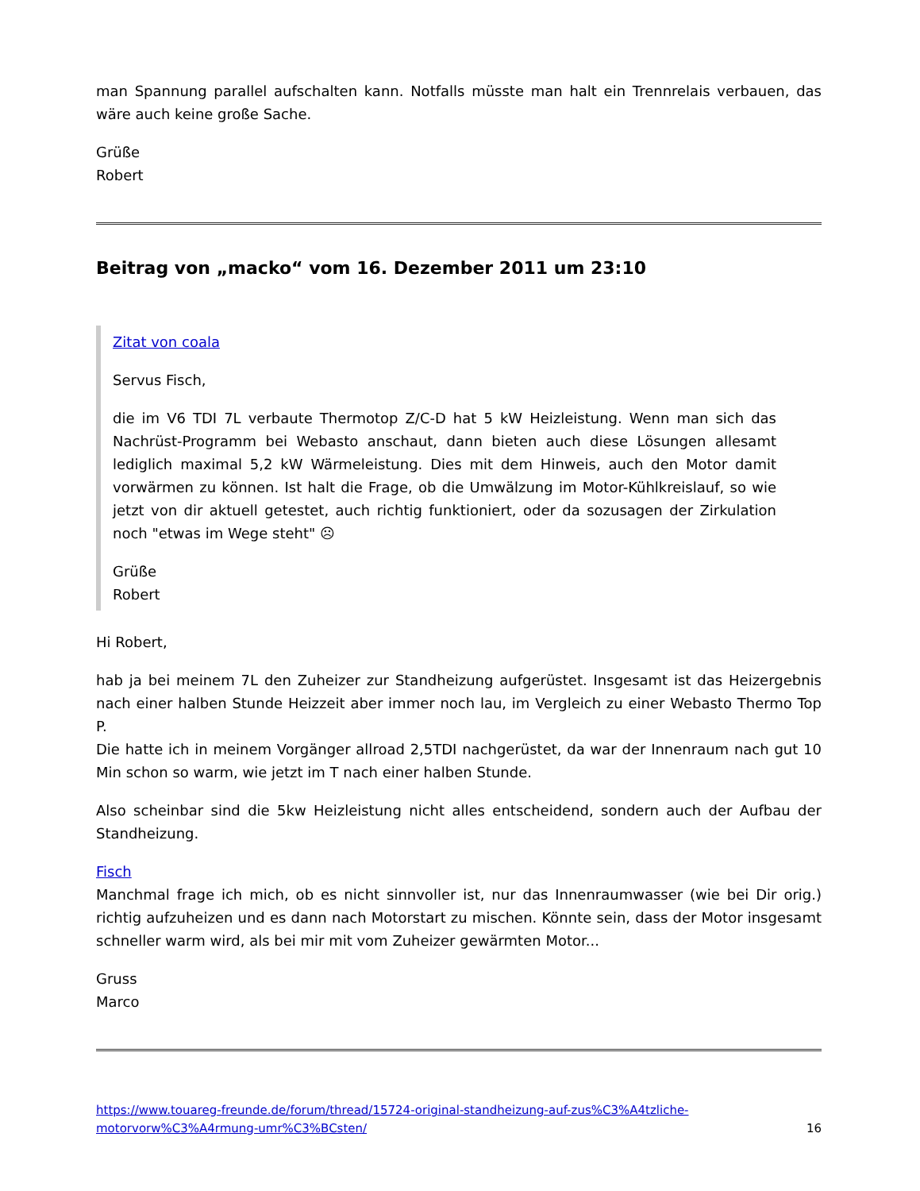man Spannung parallel aufschalten kann. Notfalls müsste man halt ein Trennrelais verbauen, das wäre auch keine große Sache.
Grüße
Robert
Beitrag von „macko“ vom 16. Dezember 2011 um 23:10
Zitat von coala
Servus Fisch,
die im V6 TDI 7L verbaute Thermotop Z/C-D hat 5 kW Heizleistung. Wenn man sich das Nachrüst-Programm bei Webasto anschaut, dann bieten auch diese Lösungen allesamt lediglich maximal 5,2 kW Wärmeleistung. Dies mit dem Hinweis, auch den Motor damit vorwärmen zu können. Ist halt die Frage, ob die Umwälzung im Motor-Kühlkreislauf, so wie jetzt von dir aktuell getestet, auch richtig funktioniert, oder da sozusagen der Zirkulation noch "etwas im Wege steht" ☹
Grüße
Robert
Hi Robert,
hab ja bei meinem 7L den Zuheizer zur Standheizung aufgerüstet. Insgesamt ist das Heizergebnis nach einer halben Stunde Heizzeit aber immer noch lau, im Vergleich zu einer Webasto Thermo Top P.
Die hatte ich in meinem Vorgänger allroad 2,5TDI nachgerüstet, da war der Innenraum nach gut 10 Min schon so warm, wie jetzt im T nach einer halben Stunde.
Also scheinbar sind die 5kw Heizleistung nicht alles entscheidend, sondern auch der Aufbau der Standheizung.
Fisch
Manchmal frage ich mich, ob es nicht sinnvoller ist, nur das Innenraumwasser (wie bei Dir orig.) richtig aufzuheizen und es dann nach Motorstart zu mischen. Könnte sein, dass der Motor insgesamt schneller warm wird, als bei mir mit vom Zuheizer gewärmten Motor...
Gruss
Marco
https://www.touareg-freunde.de/forum/thread/15724-original-standheizung-auf-zus%C3%A4tzliche-motorvorw%C3%A4rmung-umr%C3%BCsten/ 16